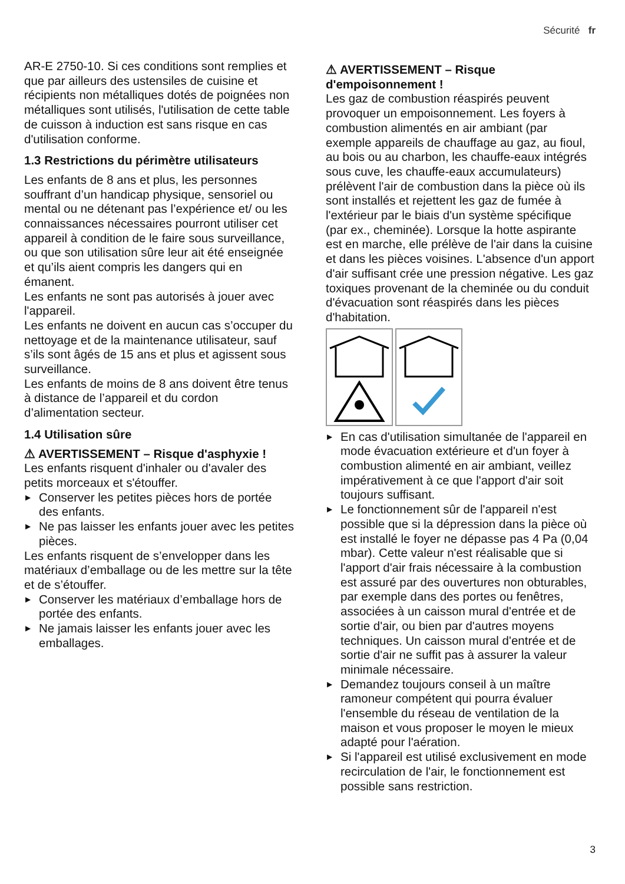Sécurité fr
AR-E 2750-10. Si ces conditions sont remplies et que par ailleurs des ustensiles de cuisine et récipients non métalliques dotés de poignées non métalliques sont utilisés, l'utilisation de cette table de cuisson à induction est sans risque en cas d'utilisation conforme.
1.3 Restrictions du périmètre utilisateurs
Les enfants de 8 ans et plus, les personnes souffrant d’un handicap physique, sensoriel ou mental ou ne détenant pas l’expérience et/ ou les connaissances nécessaires pourront utiliser cet appareil à condition de le faire sous surveillance, ou que son utilisation sûre leur ait été enseignée et qu’ils aient compris les dangers qui en émanent.
Les enfants ne sont pas autorisés à jouer avec l'appareil.
Les enfants ne doivent en aucun cas s’occuper du nettoyage et de la maintenance utilisateur, sauf s’ils sont âgés de 15 ans et plus et agissent sous surveillance.
Les enfants de moins de 8 ans doivent être tenus à distance de l’appareil et du cordon d’alimentation secteur.
1.4 Utilisation sûre
⚠ AVERTISSEMENT – Risque d'asphyxie !
Les enfants risquent d'inhaler ou d'avaler des petits morceaux et s'étouffer.
▶ Conserver les petites pièces hors de portée des enfants.
▶ Ne pas laisser les enfants jouer avec les petites pièces.
Les enfants risquent de s’envelopper dans les matériaux d’emballage ou de les mettre sur la tête et de s’étouffer.
▶ Conserver les matériaux d’emballage hors de portée des enfants.
▶ Ne jamais laisser les enfants jouer avec les emballages.
⚠ AVERTISSEMENT – Risque d'empoisonnement !
Les gaz de combustion réaspirés peuvent provoquer un empoisonnement. Les foyers à combustion alimentés en air ambiant (par exemple appareils de chauffage au gaz, au fioul, au bois ou au charbon, les chauffe-eaux intégrés sous cuve, les chauffe-eaux accumulateurs) prélèvent l'air de combustion dans la pièce où ils sont installés et rejettent les gaz de fumée à l'extérieur par le biais d'un système spécifique (par ex., cheminée). Lorsque la hotte aspirante est en marche, elle prélève de l'air dans la cuisine et dans les pièces voisines. L'absence d'un apport d'air suffisant crée une pression négative. Les gaz toxiques provenant de la cheminée ou du conduit d'évacuation sont réaspirés dans les pièces d'habitation.
▶ En cas d'utilisation simultanée de l'appareil en mode évacuation extérieure et d'un foyer à combustion alimenté en air ambiant, veillez impérativement à ce que l'apport d'air soit toujours suffisant.
▶ Le fonctionnement sûr de l'appareil n'est possible que si la dépression dans la pièce où est installé le foyer ne dépasse pas 4 Pa (0,04 mbar). Cette valeur n'est réalisable que si l'apport d'air frais nécessaire à la combustion est assuré par des ouvertures non obturables, par exemple dans des portes ou fenêtres, associées à un caisson mural d'entrée et de sortie d'air, ou bien par d'autres moyens techniques. Un caisson mural d'entrée et de sortie d'air ne suffit pas à assurer la valeur minimale nécessaire.
▶ Demandez toujours conseil à un maître ramoneur compétent qui pourra évaluer l'ensemble du réseau de ventilation de la maison et vous proposer le moyen le mieux adapté pour l'aération.
▶ Si l'appareil est utilisé exclusivement en mode recirculation de l'air, le fonctionnement est possible sans restriction.
3